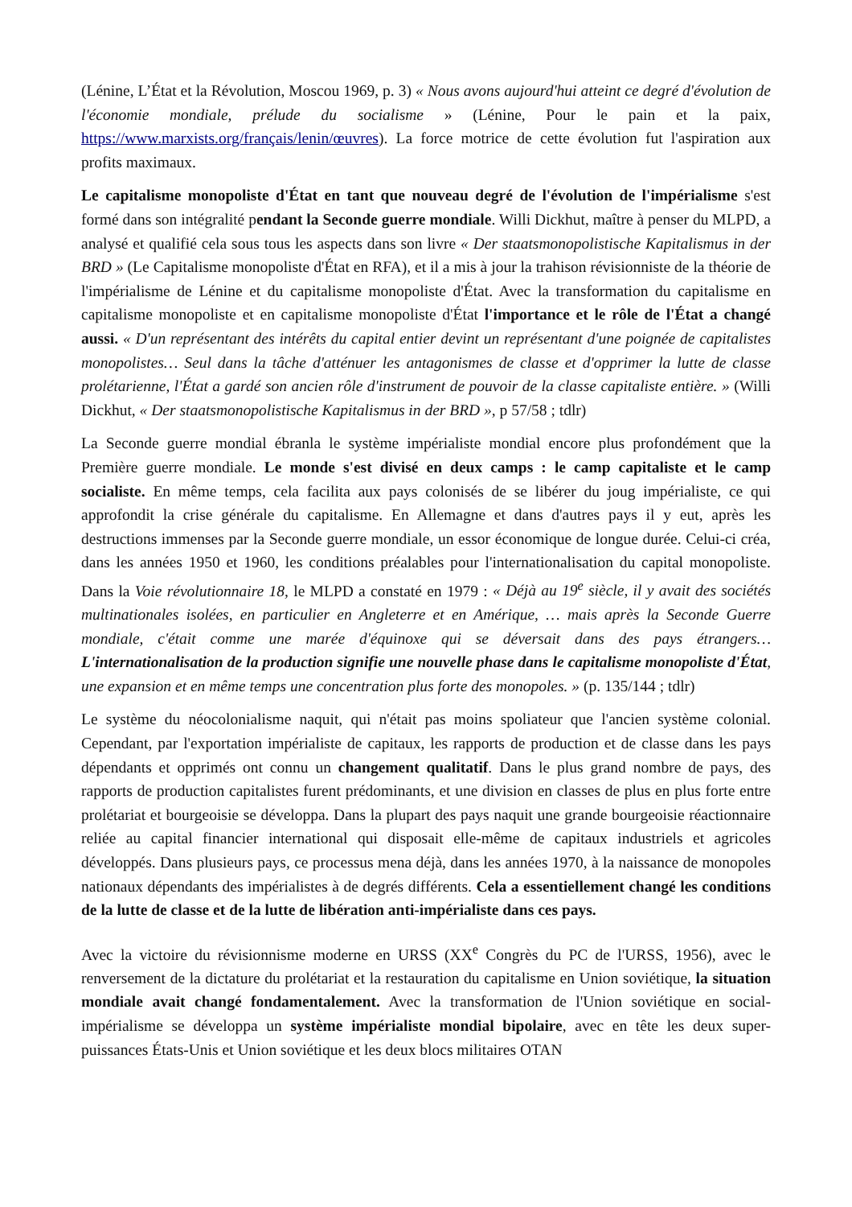(Lénine, L’État et la Révolution, Moscou 1969, p. 3) « Nous avons aujourd'hui atteint ce degré d'évolution de l'économie mondiale, prélude du socialisme » (Lénine, Pour le pain et la paix, https://www.marxists.org/français/lenin/œuvres). La force motrice de cette évolution fut l'aspiration aux profits maximaux.
Le capitalisme monopoliste d'État en tant que nouveau degré de l'évolution de l'impérialisme s'est formé dans son intégralité pendant la Seconde guerre mondiale. Willi Dickhut, maître à penser du MLPD, a analysé et qualifié cela sous tous les aspects dans son livre « Der staatsmonopolistische Kapitalismus in der BRD » (Le Capitalisme monopoliste d'État en RFA), et il a mis à jour la trahison révisionniste de la théorie de l'impérialisme de Lénine et du capitalisme monopoliste d'État. Avec la transformation du capitalisme en capitalisme monopoliste et en capitalisme monopoliste d'État l'importance et le rôle de l'État a changé aussi. « D'un représentant des intérêts du capital entier devint un représentant d'une poignée de capitalistes monopolistes… Seul dans la tâche d'atténuer les antagonismes de classe et d'opprimer la lutte de classe prolétarienne, l'État a gardé son ancien rôle d'instrument de pouvoir de la classe capitaliste entière. » (Willi Dickhut, « Der staatsmonopolistische Kapitalismus in der BRD », p 57/58 ; tdlr)
La Seconde guerre mondial ébranla le système impérialiste mondial encore plus profondément que la Première guerre mondiale. Le monde s'est divisé en deux camps : le camp capitaliste et le camp socialiste. En même temps, cela facilita aux pays colonisés de se libérer du joug impérialiste, ce qui approfondit la crise générale du capitalisme. En Allemagne et dans d'autres pays il y eut, après les destructions immenses par la Seconde guerre mondiale, un essor économique de longue durée. Celui-ci créa, dans les années 1950 et 1960, les conditions préalables pour l'internationalisation du capital monopoliste. Dans la Voie révolutionnaire 18, le MLPD a constaté en 1979 : « Déjà au 19<sup>e</sup> siècle, il y avait des sociétés multinationales isolées, en particulier en Angleterre et en Amérique, … mais après la Seconde Guerre mondiale, c'était comme une marée d'équinoxe qui se déversait dans des pays étrangers… L'internationalisation de la production signifie une nouvelle phase dans le capitalisme monopoliste d'État, une expansion et en même temps une concentration plus forte des monopoles. » (p. 135/144 ; tdlr)
Le système du néocolonialisme naquit, qui n'était pas moins spoliateur que l'ancien système colonial. Cependant, par l'exportation impérialiste de capitaux, les rapports de production et de classe dans les pays dépendants et opprimés ont connu un changement qualitatif. Dans le plus grand nombre de pays, des rapports de production capitalistes furent prédominants, et une division en classes de plus en plus forte entre prolétariat et bourgeoisie se développa. Dans la plupart des pays naquit une grande bourgeoisie réactionnaire reliée au capital financier international qui disposait elle-même de capitaux industriels et agricoles développés. Dans plusieurs pays, ce processus mena déjà, dans les années 1970, à la naissance de monopoles nationaux dépendants des impérialistes à de degrés différents. Cela a essentiellement changé les conditions de la lutte de classe et de la lutte de libération anti-impérialiste dans ces pays.
Avec la victoire du révisionnisme moderne en URSS (XX<sup>e</sup> Congrès du PC de l'URSS, 1956), avec le renversement de la dictature du prolétariat et la restauration du capitalisme en Union soviétique, la situation mondiale avait changé fondamentalement. Avec la transformation de l'Union soviétique en social-impérialisme se développa un système impérialiste mondial bipolaire, avec en tête les deux super-puissances États-Unis et Union soviétique et les deux blocs militaires OTAN